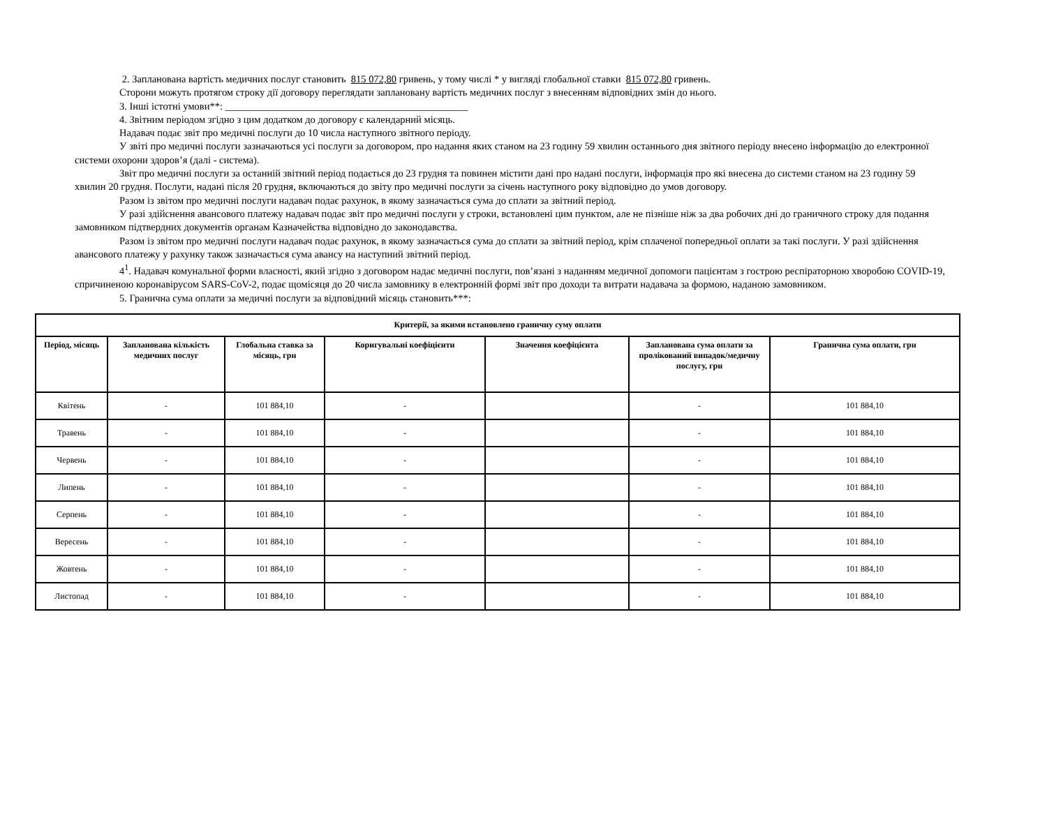2. Запланована вартість медичних послуг становить 815 072,80 гривень, у тому числі * у вигляді глобальної ставки 815 072,80 гривень.
Сторони можуть протягом строку дії договору переглядати заплановану вартість медичних послуг з внесенням відповідних змін до нього.
3. Інші істотні умови**: ________________________________________________
4. Звітним періодом згідно з цим додатком до договору є календарний місяць.
Надавач подає звіт про медичні послуги до 10 числа наступного звітного періоду.
У звіті про медичні послуги зазначаються усі послуги за договором, про надання яких станом на 23 годину 59 хвилин останнього дня звітного періоду внесено інформацію до електронної системи охорони здоров’я (далі - система).
Звіт про медичні послуги за останній звітний період подається до 23 грудня та повинен містити дані про надані послуги, інформація про які внесена до системи станом на 23 годину 59 хвилин 20 грудня. Послуги, надані після 20 грудня, включаються до звіту про медичні послуги за січень наступного року відповідно до умов договору.
Разом із звітом про медичні послуги надавач подає рахунок, в якому зазначається сума до сплати за звітний період.
У разі здійснення авансового платежу надавач подає звіт про медичні послуги у строки, встановлені цим пунктом, але не пізніше ніж за два робочих дні до граничного строку для подання замовником підтвердних документів органам Казначейства відповідно до законодавства.
Разом із звітом про медичні послуги надавач подає рахунок, в якому зазначається сума до сплати за звітний період, крім сплаченої попередньої оплати за такі послуги. У разі здійснення авансового платежу у рахунку також зазначається сума авансу на наступний звітний період.
4<sup>1</sup>. Надавач комунальної форми власності, який згідно з договором надає медичні послуги, пов’язані з наданням медичної допомоги пацієнтам з гострою респіраторною хворобою COVID-19, спричиненою коронавірусом SARS-CoV-2, подає щомісяця до 20 числа замовнику в електронній формі звіт про доходи та витрати надавача за формою, наданою замовником.
5. Гранична сума оплати за медичні послуги за відповідний місяць становить***:
| Критерії, за якими встановлено граничну суму оплати | | | | | | |
| --- | --- | --- | --- | --- | --- | --- |
| Період, місяць | Запланована кількість медичних послуг | Глобальна ставка за місяць, грн | Коригувальні коефіцієнти | Значення коефіцієнта | Запланована сума оплати за пролікований випадок/медичну послугу, грн | Гранична сума оплати, грн |
| Квітень | - | 101 884,10 | - | | - | 101 884,10 |
| Травень | - | 101 884,10 | - | | - | 101 884,10 |
| Червень | - | 101 884,10 | - | | - | 101 884,10 |
| Липень | - | 101 884,10 | - | | - | 101 884,10 |
| Серпень | - | 101 884,10 | - | | - | 101 884,10 |
| Вересень | - | 101 884,10 | - | | - | 101 884,10 |
| Жовтень | - | 101 884,10 | - | | - | 101 884,10 |
| Листопад | - | 101 884,10 | - | | - | 101 884,10 |